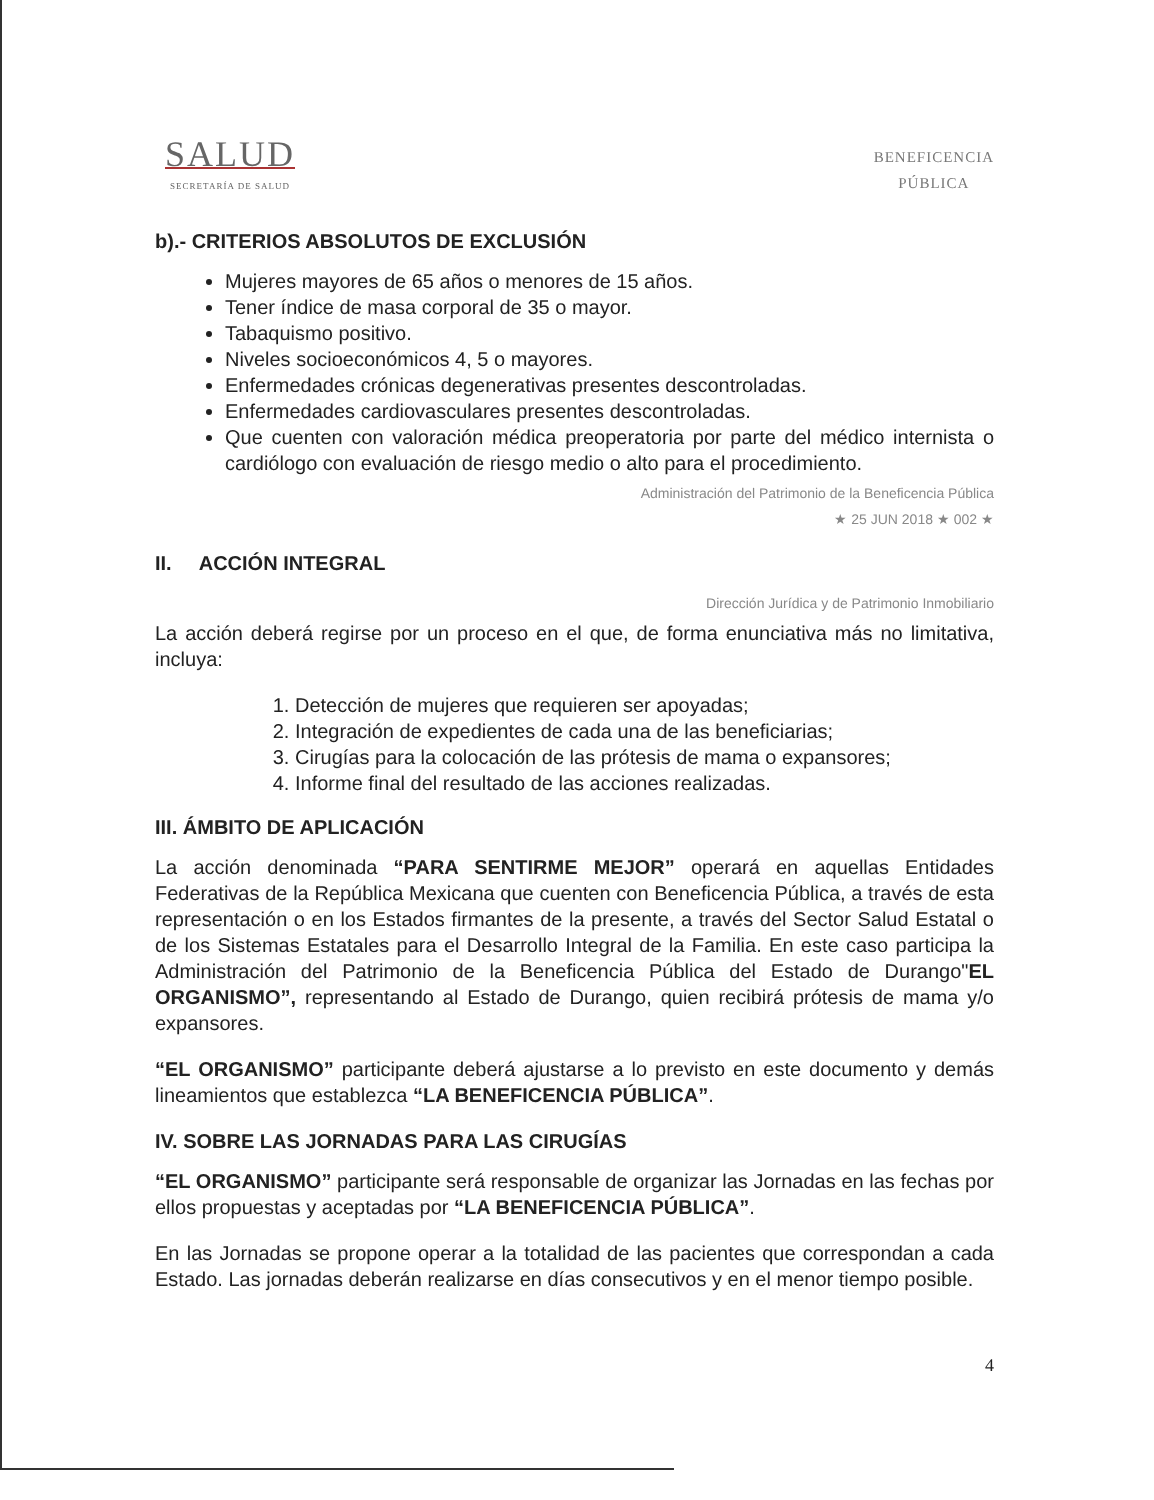SALUD
SECRETARÍA DE SALUD
BENEFICENCIA
PÚBLICA
b).- CRITERIOS ABSOLUTOS DE EXCLUSIÓN
Mujeres mayores de 65 años o menores de 15 años.
Tener índice de masa corporal de 35 o mayor.
Tabaquismo positivo.
Niveles socioeconómicos 4, 5 o mayores.
Enfermedades crónicas degenerativas presentes descontroladas.
Enfermedades cardiovasculares presentes descontroladas.
Que cuenten con valoración médica preoperatoria por parte del médico internista o cardiólogo con evaluación de riesgo medio o alto para el procedimiento.
Administración del Patrimonio de la Beneficencia Pública
★ 25 JUN 2018 ★ 002 ★
II. ACCIÓN INTEGRAL
Dirección Jurídica y de Patrimonio Inmobiliario
La acción deberá regirse por un proceso en el que, de forma enunciativa más no limitativa, incluya:
1. Detección de mujeres que requieren ser apoyadas;
2. Integración de expedientes de cada una de las beneficiarias;
3. Cirugías para la colocación de las prótesis de mama o expansores;
4. Informe final del resultado de las acciones realizadas.
III. ÁMBITO DE APLICACIÓN
La acción denominada “PARA SENTIRME MEJOR” operará en aquellas Entidades Federativas de la República Mexicana que cuenten con Beneficencia Pública, a través de esta representación o en los Estados firmantes de la presente, a través del Sector Salud Estatal o de los Sistemas Estatales para el Desarrollo Integral de la Familia. En este caso participa la Administración del Patrimonio de la Beneficencia Pública del Estado de Durango"EL ORGANISMO”, representando al Estado de Durango, quien recibirá prótesis de mama y/o expansores.
“EL ORGANISMO” participante deberá ajustarse a lo previsto en este documento y demás lineamientos que establezca “LA BENEFICENCIA PÚBLICA”.
IV. SOBRE LAS JORNADAS PARA LAS CIRUGÍAS
“EL ORGANISMO” participante será responsable de organizar las Jornadas en las fechas por ellos propuestas y aceptadas por “LA BENEFICENCIA PÚBLICA”.
En las Jornadas se propone operar a la totalidad de las pacientes que correspondan a cada Estado. Las jornadas deberán realizarse en días consecutivos y en el menor tiempo posible.
4